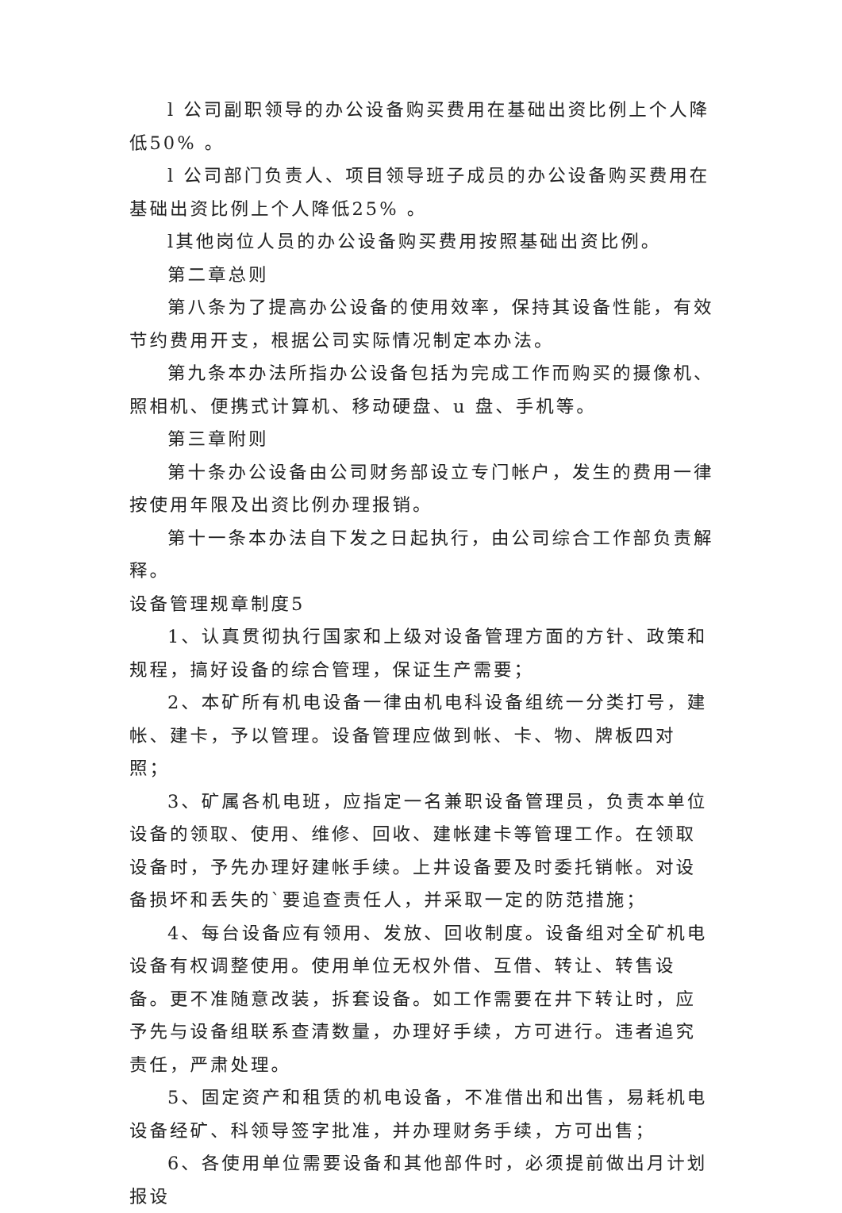l 公司副职领导的办公设备购买费用在基础出资比例上个人降低50% 。
l 公司部门负责人、项目领导班子成员的办公设备购买费用在基础出资比例上个人降低25% 。
l其他岗位人员的办公设备购买费用按照基础出资比例。
第二章总则
第八条为了提高办公设备的使用效率，保持其设备性能，有效节约费用开支，根据公司实际情况制定本办法。
第九条本办法所指办公设备包括为完成工作而购买的摄像机、照相机、便携式计算机、移动硬盘、u 盘、手机等。
第三章附则
第十条办公设备由公司财务部设立专门帐户，发生的费用一律按使用年限及出资比例办理报销。
第十一条本办法自下发之日起执行，由公司综合工作部负责解释。
设备管理规章制度5
1、认真贯彻执行国家和上级对设备管理方面的方针、政策和规程，搞好设备的综合管理，保证生产需要；
2、本矿所有机电设备一律由机电科设备组统一分类打号，建帐、建卡，予以管理。设备管理应做到帐、卡、物、牌板四对照；
3、矿属各机电班，应指定一名兼职设备管理员，负责本单位设备的领取、使用、维修、回收、建帐建卡等管理工作。在领取设备时，予先办理好建帐手续。上井设备要及时委托销帐。对设备损坏和丢失的`要追查责任人，并采取一定的防范措施；
4、每台设备应有领用、发放、回收制度。设备组对全矿机电设备有权调整使用。使用单位无权外借、互借、转让、转售设备。更不准随意改装，拆套设备。如工作需要在井下转让时，应予先与设备组联系查清数量，办理好手续，方可进行。违者追究责任，严肃处理。
5、固定资产和租赁的机电设备，不准借出和出售，易耗机电设备经矿、科领导签字批准，并办理财务手续，方可出售；
6、各使用单位需要设备和其他部件时，必须提前做出月计划报设